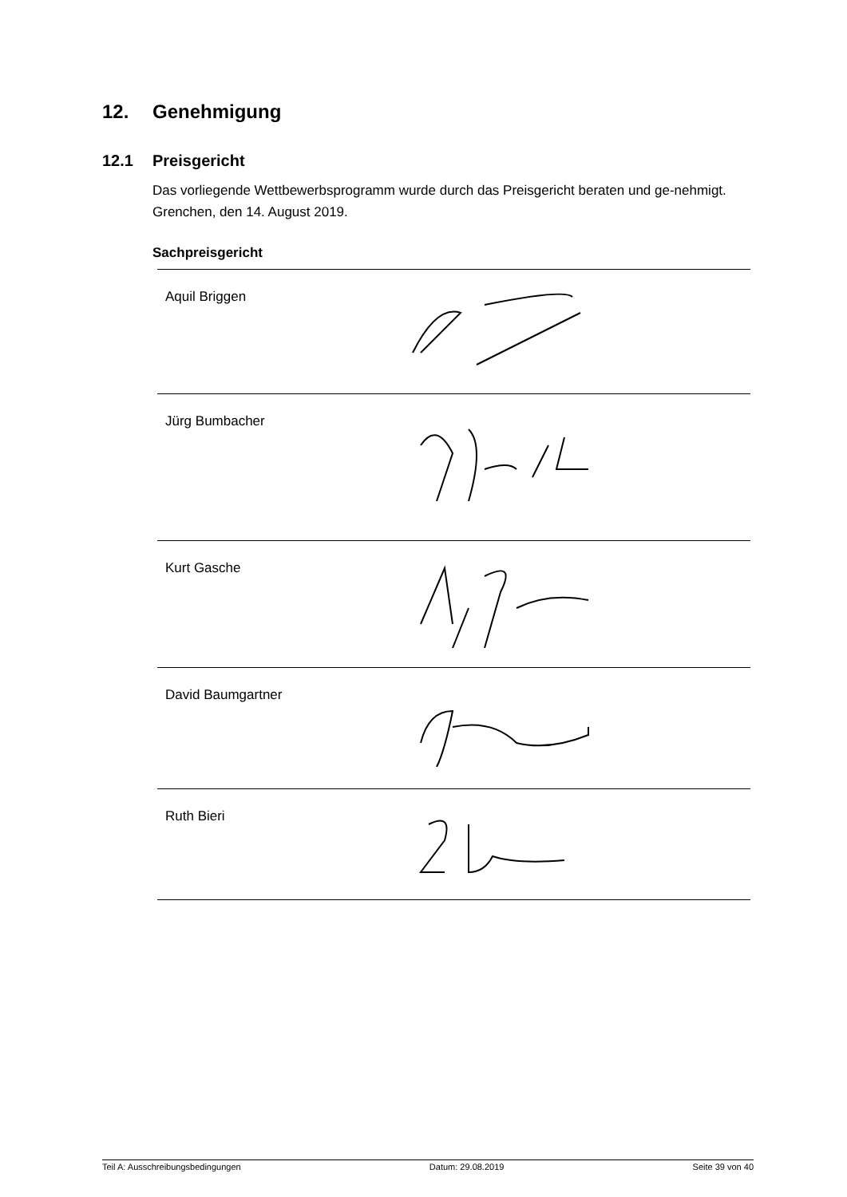12. Genehmigung
12.1 Preisgericht
Das vorliegende Wettbewerbsprogramm wurde durch das Preisgericht beraten und ge-nehmigt. Grenchen, den 14. August 2019.
Sachpreisgericht
| Aquil Briggen | |
| Jürg Bumbacher | |
| Kurt Gasche | |
| David Baumgartner | |
| Ruth Bieri | |
Teil A: Ausschreibungsbedingungen Datum: 29.08.2019 Seite 39 von 40